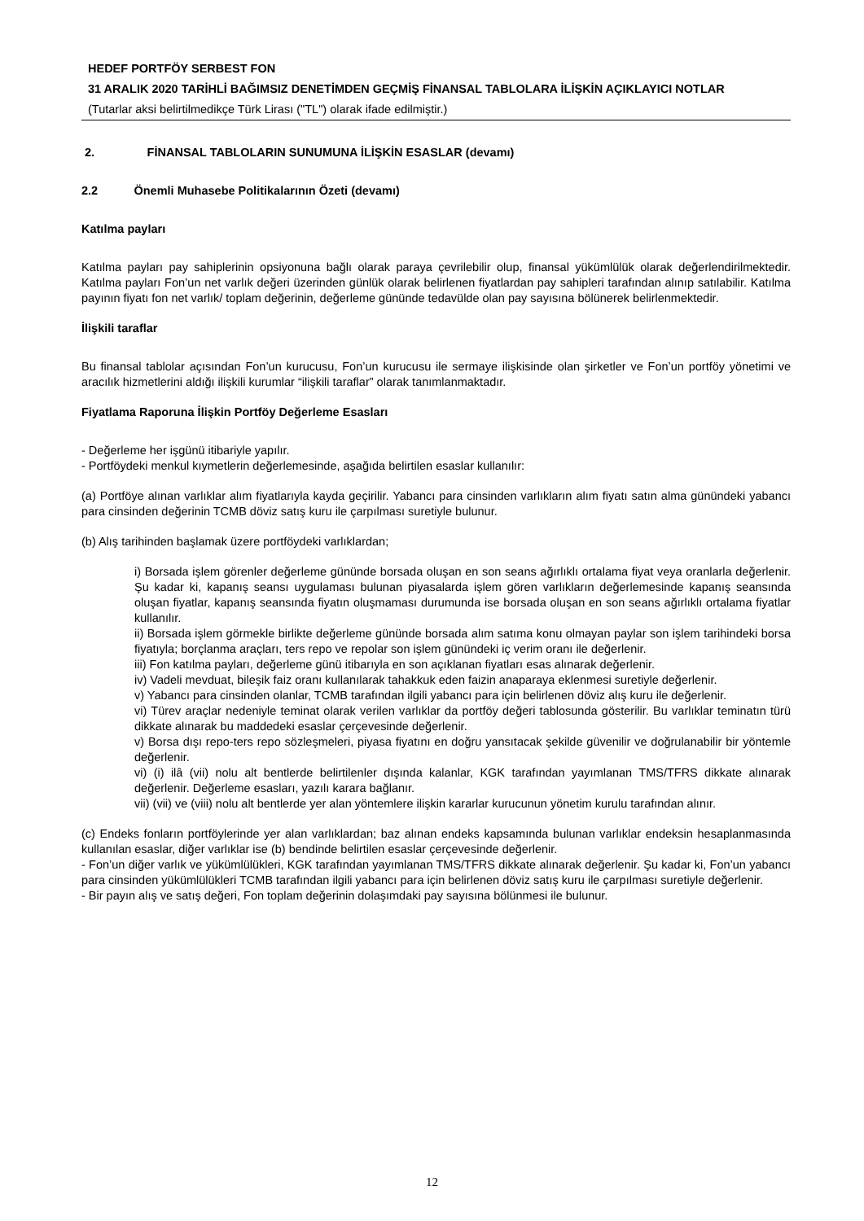HEDEF PORTFÖY SERBEST FON
31 ARALIK 2020 TARİHLİ BAĞIMSIZ DENETİMDEN GEÇMİŞ FİNANSAL TABLOLARA İLİŞKİN AÇIKLAYICI NOTLAR
(Tutarlar aksi belirtilmedikçe Türk Lirası ("TL") olarak ifade edilmiştir.)
2. FİNANSAL TABLOLARIN SUNUMUNA İLİŞKİN ESASLAR (devamı)
2.2 Önemli Muhasebe Politikalarının Özeti (devamı)
Katılma payları
Katılma payları pay sahiplerinin opsiyonuna bağlı olarak paraya çevrilebilir olup, finansal yükümlülük olarak değerlendirilmektedir. Katılma payları Fon’un net varlık değeri üzerinden günlük olarak belirlenen fiyatlardan pay sahipleri tarafından alınıp satılabilir. Katılma payının fiyatı fon net varlık/ toplam değerinin, değerleme gününde tedavülde olan pay sayısına bölünerek belirlenmektedir.
İlişkili taraflar
Bu finansal tablolar açısından Fon’un kurucusu, Fon’un kurucusu ile sermaye ilişkisinde olan şirketler ve Fon’un portföy yönetimi ve aracılık hizmetlerini aldığı ilişkili kurumlar “ilişkili taraflar” olarak tanımlanmaktadır.
Fiyatlama Raporuna İlişkin Portföy Değerleme Esasları
- Değerleme her işgünü itibariyle yapılır.
- Portföydeki menkul kıymetlerin değerlemesinde, aşağıda belirtilen esaslar kullanılır:
(a) Portföye alınan varlıklar alım fiyatlarıyla kayda geçirilir. Yabancı para cinsinden varlıkların alım fiyatı satın alma günündeki yabancı para cinsinden değerinin TCMB döviz satış kuru ile çarpılması suretiyle bulunur.
(b) Alış tarihinden başlamak üzere portföydeki varlıklardan;
i) Borsada işlem görenler değerleme gününde borsada oluşan en son seans ağırlıklı ortalama fiyat veya oranlarla değerlenir. Şu kadar ki, kapanış seansı uygulaması bulunan piyasalarda işlem gören varlıkların değerlemesinde kapanış seansında oluşan fiyatlar, kapanış seansında fiyatın oluşmaması durumunda ise borsada oluşan en son seans ağırlıklı ortalama fiyatlar kullanılır.
ii) Borsada işlem görmekle birlikte değerleme gününde borsada alım satıma konu olmayan paylar son işlem tarihindeki borsa fiyatıyla; borçlanma araçları, ters repo ve repolar son işlem günündeki iç verim oranı ile değerlenir.
iii) Fon katılma payları, değerleme günü itibarıyla en son açıklanan fiyatları esas alınarak değerlenir.
iv) Vadeli mevduat, bileşik faiz oranı kullanılarak tahakkuk eden faizin anaparaya eklenmesi suretiyle değerlenir.
v) Yabancı para cinsinden olanlar, TCMB tarafından ilgili yabancı para için belirlenen döviz alış kuru ile değerlenir.
vi) Türev araçlar nedeniyle teminat olarak verilen varlıklar da portföy değeri tablosunda gösterilir. Bu varlıklar teminatın türü dikkate alınarak bu maddedeki esaslar çerçevesinde değerlenir.
v) Borsa dışı repo-ters repo sözleşmeleri, piyasa fiyatını en doğru yansıtacak şekilde güvenilir ve doğrulanabilir bir yöntemle değerlenir.
vi) (i) ilâ (vii) nolu alt bentlerde belirtilenler dışında kalanlar, KGK tarafından yayımlanan TMS/TFRS dikkate alınarak değerlenir. Değerleme esasları, yazılı karara bağlanır.
vii) (vii) ve (viii) nolu alt bentlerde yer alan yöntemlere ilişkin kararlar kurucunun yönetim kurulu tarafından alınır.
(c) Endeks fonların portföylerinde yer alan varlıklardan; baz alınan endeks kapsamında bulunan varlıklar endeksin hesaplanmasında kullanılan esaslar, diğer varlıklar ise (b) bendinde belirtilen esaslar çerçevesinde değerlenir.
- Fon’un diğer varlık ve yükümlülükleri, KGK tarafından yayımlanan TMS/TFRS dikkate alınarak değerlenir. Şu kadar ki, Fon’un yabancı para cinsinden yükümlülükleri TCMB tarafından ilgili yabancı para için belirlenen döviz satış kuru ile çarpılması suretiyle değerlenir.
- Bir payın alış ve satış değeri, Fon toplam değerinin dolaşımdaki pay sayısına bölünmesi ile bulunur.
12